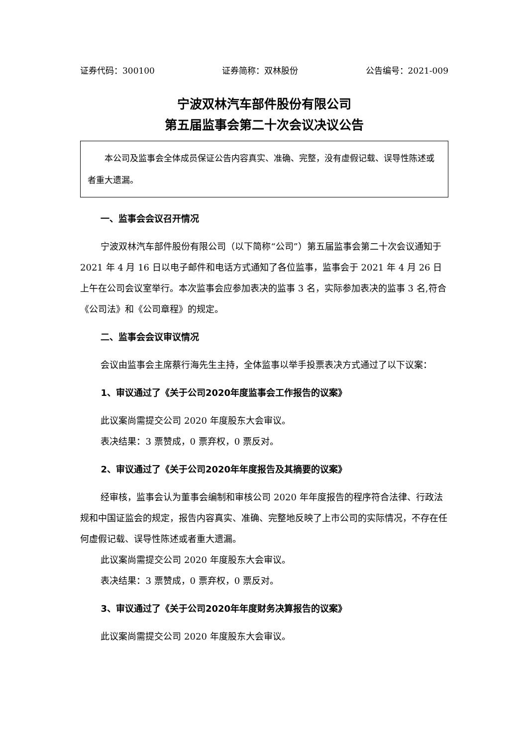证券代码：300100 证券简称：双林股份 公告编号：2021-009
宁波双林汽车部件股份有限公司
第五届监事会第二十次会议决议公告
本公司及监事会全体成员保证公告内容真实、准确、完整，没有虚假记载、误导性陈述或者重大遗漏。
一、监事会会议召开情况
宁波双林汽车部件股份有限公司（以下简称“公司”）第五届监事会第二十次会议通知于 2021 年 4 月 16 日以电子邮件和电话方式通知了各位监事，监事会于 2021 年 4 月 26 日上午在公司会议室举行。本次监事会应参加表决的监事 3 名，实际参加表决的监事 3 名,符合《公司法》和《公司章程》的规定。
二、监事会会议审议情况
会议由监事会主席蔡行海先生主持，全体监事以举手投票表决方式通过了以下议案：
1、审议通过了《关于公司2020年度监事会工作报告的议案》
此议案尚需提交公司 2020 年度股东大会审议。
表决结果：3 票赞成，0 票弃权，0 票反对。
2、审议通过了《关于公司2020年年度报告及其摘要的议案》
经审核，监事会认为董事会编制和审核公司 2020 年年度报告的程序符合法律、行政法规和中国证监会的规定，报告内容真实、准确、完整地反映了上市公司的实际情况，不存在任何虚假记载、误导性陈述或者重大遗漏。
此议案尚需提交公司 2020 年度股东大会审议。
表决结果：3 票赞成，0 票弃权，0 票反对。
3、审议通过了《关于公司2020年年度财务决算报告的议案》
此议案尚需提交公司 2020 年度股东大会审议。